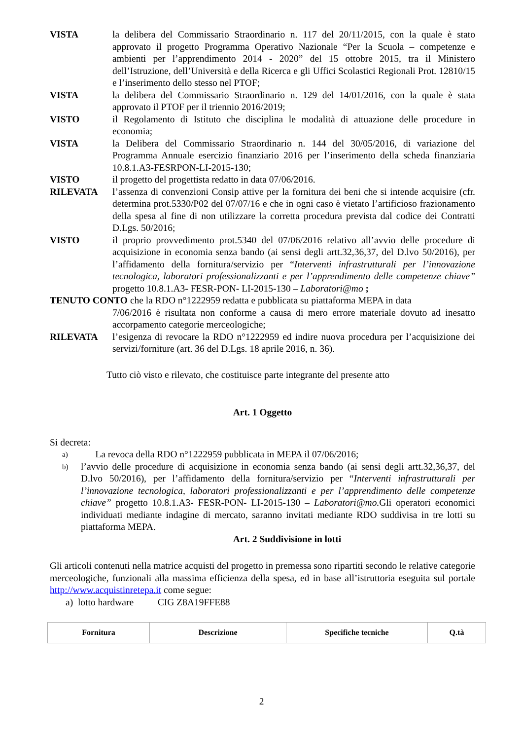VISTA la delibera del Commissario Straordinario n. 117 del 20/11/2015, con la quale è stato approvato il progetto Programma Operativo Nazionale “Per la Scuola – competenze e ambienti per l’apprendimento 2014 - 2020” del 15 ottobre 2015, tra il Ministero dell’Istruzione, dell’Università e della Ricerca e gli Uffici Scolastici Regionali Prot. 12810/15 e l’inserimento dello stesso nel PTOF;
VISTA la delibera del Commissario Straordinario n. 129 del 14/01/2016, con la quale è stata approvato il PTOF per il triennio 2016/2019;
VISTO il Regolamento di Istituto che disciplina le modalità di attuazione delle procedure in economia;
VISTA la Delibera del Commissario Straordinario n. 144 del 30/05/2016, di variazione del Programma Annuale esercizio finanziario 2016 per l’inserimento della scheda finanziaria 10.8.1.A3-FESRPON-LI-2015-130;
VISTO il progetto del progettista redatto in data 07/06/2016.
RILEVATA l’assenza di convenzioni Consip attive per la fornitura dei beni che si intende acquisire (cfr. determina prot.5330/P02 del 07/07/16 e che in ogni caso è vietato l’artificioso frazionamento della spesa al fine di non utilizzare la corretta procedura prevista dal codice dei Contratti D.Lgs. 50/2016;
VISTO il proprio provvedimento prot.5340 del 07/06/2016 relativo all’avvio delle procedure di acquisizione in economia senza bando (ai sensi degli artt.32,36,37, del D.lvo 50/2016), per l’affidamento della fornitura/servizio per “Interventi infrastrutturali per l’innovazione tecnologica, laboratori professionalizzanti e per l’apprendimento delle competenze chiave” progetto 10.8.1.A3- FESR-PON- LI-2015-130 – Laboratori@mo ;
TENUTO CONTO che la RDO n°1222959 redatta e pubblicata su piattaforma MEPA in data
7/06/2016 è risultata non conforme a causa di mero errore materiale dovuto ad inesatto accorpamento categorie merceologiche;
RILEVATA l’esigenza di revocare la RDO n°1222959 ed indire nuova procedura per l’acquisizione dei servizi/forniture (art. 36 del D.Lgs. 18 aprile 2016, n. 36).
Tutto ciò visto e rilevato, che costituisce parte integrante del presente atto
Art. 1 Oggetto
Si decreta:
a)
La revoca della RDO n°1222959 pubblicata in MEPA il 07/06/2016;
b)
l’avvio delle procedure di acquisizione in economia senza bando (ai sensi degli artt.32,36,37, del D.lvo 50/2016), per l’affidamento della fornitura/servizio per “Interventi infrastrutturali per l’innovazione tecnologica, laboratori professionalizzanti e per l’apprendimento delle competenze chiave” progetto 10.8.1.A3- FESR-PON- LI-2015-130 – Laboratori@mo. Gli operatori economici individuati mediante indagine di mercato, saranno invitati mediante RDO suddivisa in tre lotti su piattaforma MEPA.
Art. 2 Suddivisione in lotti
Gli articoli contenuti nella matrice acquisti del progetto in premessa sono ripartiti secondo le relative categorie merceologiche, funzionali alla massima efficienza della spesa, ed in base all’istruttoria eseguita sul portale http://www.acquistinretepa.it come segue:
a) lotto hardware CIG Z8A19FFE88
| Fornitura | Descrizione | Specifiche tecniche | Q.tà |
| --- | --- | --- | --- |
2